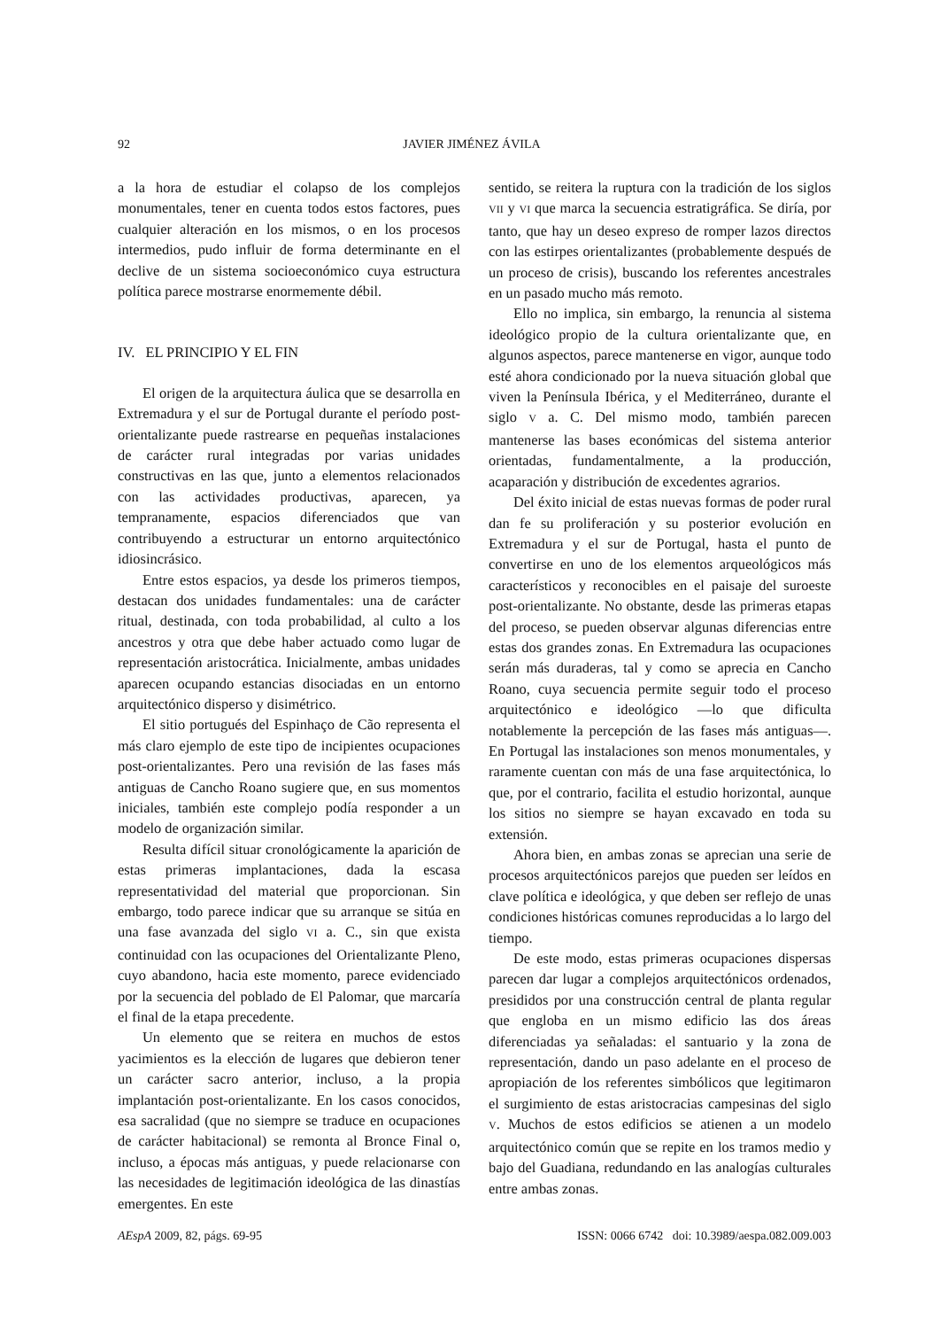92 JAVIER JIMÉNEZ ÁVILA
a la hora de estudiar el colapso de los complejos monumentales, tener en cuenta todos estos factores, pues cualquier alteración en los mismos, o en los procesos intermedios, pudo influir de forma determinante en el declive de un sistema socioeconómico cuya estructura política parece mostrarse enormemente débil.
IV. EL PRINCIPIO Y EL FIN
El origen de la arquitectura áulica que se desarrolla en Extremadura y el sur de Portugal durante el período post-orientalizante puede rastrearse en pequeñas instalaciones de carácter rural integradas por varias unidades constructivas en las que, junto a elementos relacionados con las actividades productivas, aparecen, ya tempranamente, espacios diferenciados que van contribuyendo a estructurar un entorno arquitectónico idiosincrásico.
Entre estos espacios, ya desde los primeros tiempos, destacan dos unidades fundamentales: una de carácter ritual, destinada, con toda probabilidad, al culto a los ancestros y otra que debe haber actuado como lugar de representación aristocrática. Inicialmente, ambas unidades aparecen ocupando estancias disociadas en un entorno arquitectónico disperso y disimétrico.
El sitio portugués del Espinhaço de Cão representa el más claro ejemplo de este tipo de incipientes ocupaciones post-orientalizantes. Pero una revisión de las fases más antiguas de Cancho Roano sugiere que, en sus momentos iniciales, también este complejo podía responder a un modelo de organización similar.
Resulta difícil situar cronológicamente la aparición de estas primeras implantaciones, dada la escasa representatividad del material que proporcionan. Sin embargo, todo parece indicar que su arranque se sitúa en una fase avanzada del siglo VI a. C., sin que exista continuidad con las ocupaciones del Orientalizante Pleno, cuyo abandono, hacia este momento, parece evidenciado por la secuencia del poblado de El Palomar, que marcaría el final de la etapa precedente.
Un elemento que se reitera en muchos de estos yacimientos es la elección de lugares que debieron tener un carácter sacro anterior, incluso, a la propia implantación post-orientalizante. En los casos conocidos, esa sacralidad (que no siempre se traduce en ocupaciones de carácter habitacional) se remonta al Bronce Final o, incluso, a épocas más antiguas, y puede relacionarse con las necesidades de legitimación ideológica de las dinastías emergentes. En este
sentido, se reitera la ruptura con la tradición de los siglos VII y VI que marca la secuencia estratigráfica. Se diría, por tanto, que hay un deseo expreso de romper lazos directos con las estirpes orientalizantes (probablemente después de un proceso de crisis), buscando los referentes ancestrales en un pasado mucho más remoto.
Ello no implica, sin embargo, la renuncia al sistema ideológico propio de la cultura orientalizante que, en algunos aspectos, parece mantenerse en vigor, aunque todo esté ahora condicionado por la nueva situación global que viven la Península Ibérica, y el Mediterráneo, durante el siglo V a. C. Del mismo modo, también parecen mantenerse las bases económicas del sistema anterior orientadas, fundamentalmente, a la producción, acaparación y distribución de excedentes agrarios.
Del éxito inicial de estas nuevas formas de poder rural dan fe su proliferación y su posterior evolución en Extremadura y el sur de Portugal, hasta el punto de convertirse en uno de los elementos arqueológicos más característicos y reconocibles en el paisaje del suroeste post-orientalizante. No obstante, desde las primeras etapas del proceso, se pueden observar algunas diferencias entre estas dos grandes zonas. En Extremadura las ocupaciones serán más duraderas, tal y como se aprecia en Cancho Roano, cuya secuencia permite seguir todo el proceso arquitectónico e ideológico —lo que dificulta notablemente la percepción de las fases más antiguas—. En Portugal las instalaciones son menos monumentales, y raramente cuentan con más de una fase arquitectónica, lo que, por el contrario, facilita el estudio horizontal, aunque los sitios no siempre se hayan excavado en toda su extensión.
Ahora bien, en ambas zonas se aprecian una serie de procesos arquitectónicos parejos que pueden ser leídos en clave política e ideológica, y que deben ser reflejo de unas condiciones históricas comunes reproducidas a lo largo del tiempo.
De este modo, estas primeras ocupaciones dispersas parecen dar lugar a complejos arquitectónicos ordenados, presididos por una construcción central de planta regular que engloba en un mismo edificio las dos áreas diferenciadas ya señaladas: el santuario y la zona de representación, dando un paso adelante en el proceso de apropiación de los referentes simbólicos que legitimaron el surgimiento de estas aristocracias campesinas del siglo V. Muchos de estos edificios se atienen a un modelo arquitectónico común que se repite en los tramos medio y bajo del Guadiana, redundando en las analogías culturales entre ambas zonas.
AEspA 2009, 82, págs. 69-95 ISSN: 0066 6742 doi: 10.3989/aespa.082.009.003